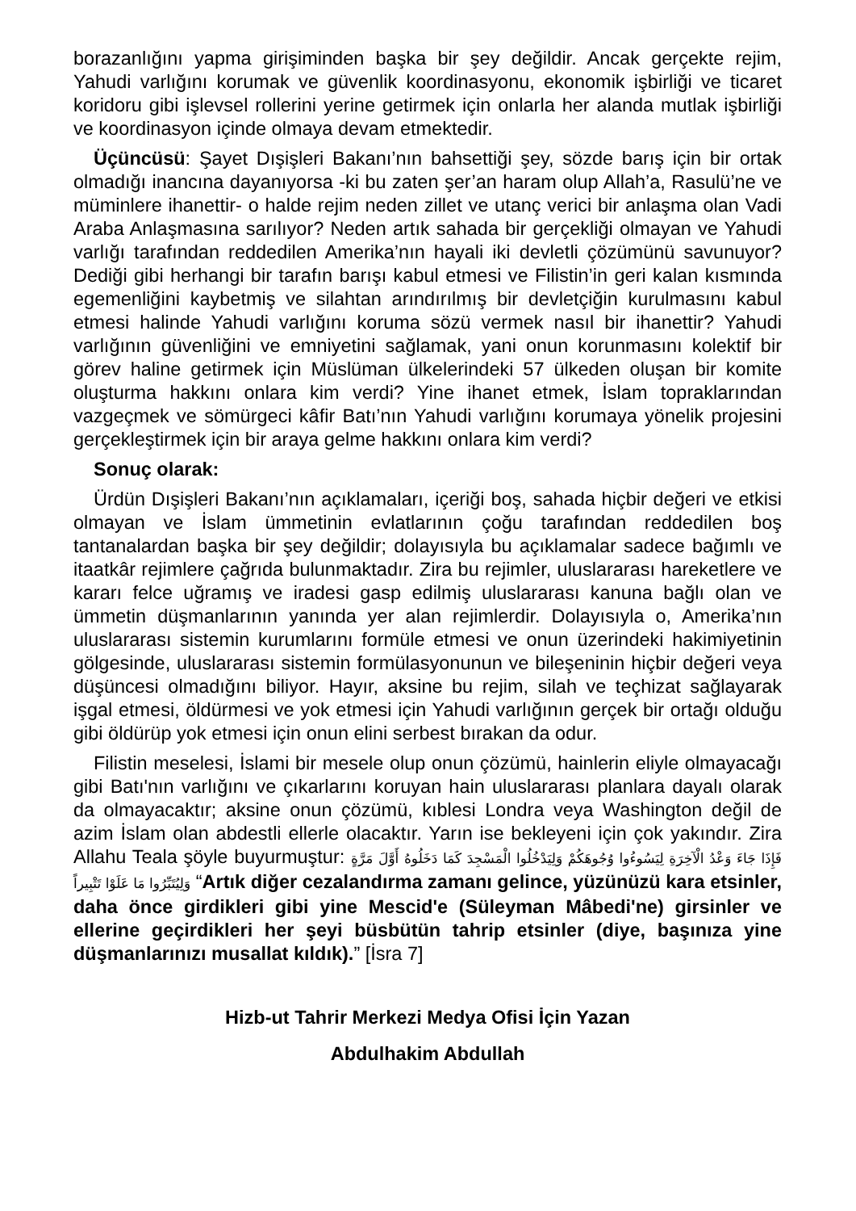borazanlığını yapma girişiminden başka bir şey değildir. Ancak gerçekte rejim, Yahudi varlığını korumak ve güvenlik koordinasyonu, ekonomik işbirliği ve ticaret koridoru gibi işlevsel rollerini yerine getirmek için onlarla her alanda mutlak işbirliği ve koordinasyon içinde olmaya devam etmektedir.
Üçüncüsü: Şayet Dışişleri Bakanı’nın bahsettiği şey, sözde barış için bir ortak olmadığı inancına dayanıyorsa -ki bu zaten şer’an haram olup Allah’a, Rasulü’ne ve müminlere ihanettir- o halde rejim neden zillet ve utanç verici bir anlaşma olan Vadi Araba Anlaşmasına sarılıyor? Neden artık sahada bir gerçekliği olmayan ve Yahudi varlığı tarafından reddedilen Amerika’nın hayali iki devletli çözümünü savunuyor? Dediği gibi herhangi bir tarafın barışı kabul etmesi ve Filistin’in geri kalan kısmında egemenliğini kaybetmiş ve silahtan arındırılmış bir devletçiğin kurulmasını kabul etmesi halinde Yahudi varlığını koruma sözü vermek nasıl bir ihanettir? Yahudi varlığının güvenliğini ve emniyetini sağlamak, yani onun korunmasını kolektif bir görev haline getirmek için Müslüman ülkelerindeki 57 ülkeden oluşan bir komite oluşturma hakkını onlara kim verdi? Yine ihanet etmek, İslam topraklarından vazgeçmek ve sömürgeci kâfir Batı’nın Yahudi varlığını korumaya yönelik projesini gerçekleştirmek için bir araya gelme hakkını onlara kim verdi?
Sonuç olarak:
Ürdün Dışişleri Bakanı’nın açıklamaları, içeriği boş, sahada hiçbir değeri ve etkisi olmayan ve İslam ümmetinin evlatlarının çoğu tarafından reddedilen boş tantanalardan başka bir şey değildir; dolayısıyla bu açıklamalar sadece bağımlı ve itaatkâr rejimlere çağrıda bulunmaktadır. Zira bu rejimler, uluslararası hareketlere ve kararı felce uğramış ve iradesi gasp edilmiş uluslararası kanuna bağlı olan ve ümmetin düşmanlarının yanında yer alan rejimlerdir. Dolayısıyla o, Amerika’nın uluslararası sistemin kurumlarını formüle etmesi ve onun üzerindeki hakimiyetinin gölgesinde, uluslararası sistemin formülasyonunun ve bileşeninin hiçbir değeri veya düşüncesi olmadığını biliyor. Hayır, aksine bu rejim, silah ve teçhizat sağlayarak işgal etmesi, öldürmesi ve yok etmesi için Yahudi varlığının gerçek bir ortağı olduğu gibi öldürüp yok etmesi için onun elini serbest bırakan da odur.
Filistin meselesi, İslami bir mesele olup onun çözümü, hainlerin eliyle olmayacağı gibi Batı'nın varlığını ve çıkarlarını koruyan hain uluslararası planlara dayalı olarak da olmayacaktır; aksine onun çözümü, kıblesi Londra veya Washington değil de azim İslam olan abdestli ellerle olacaktır. Yarın ise bekleyeni için çok yakındır. Zira Allahu Teala şöyle buyurmuştur: فَإِذَا جَاءَ وَعْدُ الْآخِرَةِ لِيَسُوءُوا وُجُوهَكُمْ وَلِيَدْخُلُوا الْمَسْجِدَ كَمَا دَخَلُوهُ أَوَّلَ مَرَّةٍ وَلِيُتَبِّرُوا مَا عَلَوْا تَتْبِيراً “Artık diğer cezalandırma zamanı gelince, yüzünüzü kara etsinler, daha önce girdikleri gibi yine Mescid'e (Süleyman Mâbedi'ne) girsinler ve ellerine geçirdikleri her şeyi büsbütün tahrip etsinler (diye, başınıza yine düşmanlarınızı musallat kıldık).” [İsra 7]
Hizb-ut Tahrir Merkezi Medya Ofisi İçin Yazan
Abdulhakim Abdullah